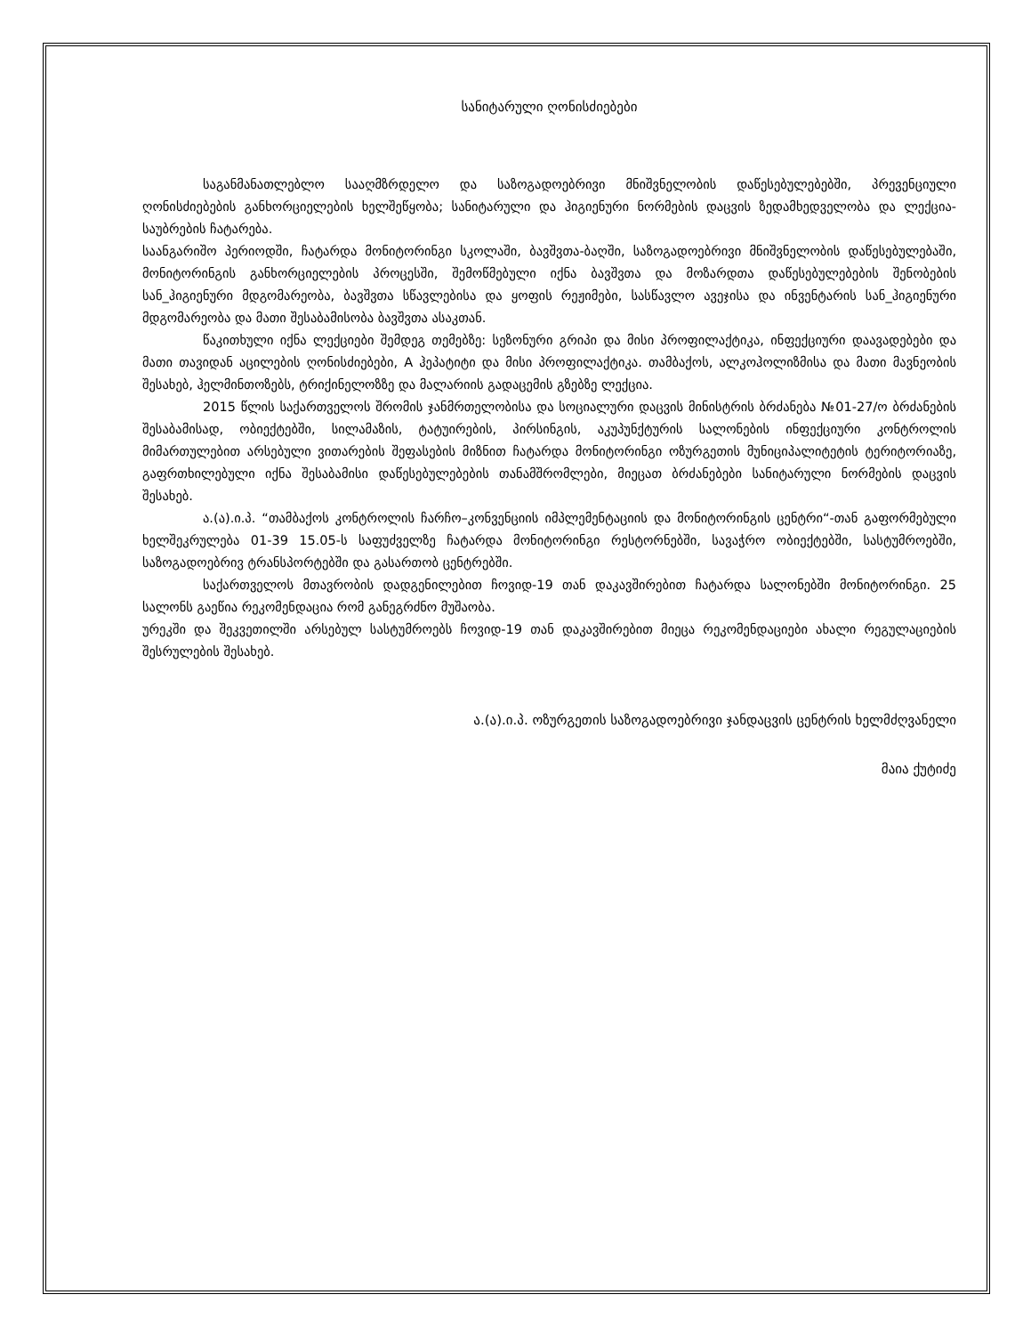სანიტარული ღონისძიებები
საგანმანათლებლო სააღმზრდელო და საზოგადოებრივი მნიშვნელობის დაწესებულებებში, პრევენციული ღონისძიებების განხორციელების ხელშეწყობა; სანიტარული და ჰიგიენური ნორმების დაცვის ზედამხედველობა და ლექცია-საუბრების ჩატარება.
საანგარიშო პერიოდში, ჩატარდა მონიტორინგი სკოლაში, ბავშვთა-ბაღში, საზოგადოებრივი მნიშვნელობის დაწესებულებაში, მონიტორინგის განხორციელების პროცესში, შემოწმებული იქნა ბავშვთა და მოზარდთა დაწესებულებების შენობების სან_ჰიგიენური მდგომარეობა, ბავშვთა სწავლებისა და ყოფის რეჟიმები, სასწავლო ავეჯისა და ინვენტარის სან_ჰიგიენური მდგომარეობა და მათი შესაბამისობა ბავშვთა ასაკთან.
წაკითხული იქნა ლექციები შემდეგ თემებზე: სეზონური გრიპი და მისი პროფილაქტიკა, ინფექციური დაავადებები და მათი თავიდან აცილების ღონისძიებები, A ჰეპატიტი და მისი პროფილაქტიკა. თამბაქოს, ალკოჰოლიზმისა და მათი მავნეობის შესახებ, ჰელმინთოზებს, ტრიქინელოზზე და მალარიის გადაცემის გზებზე ლექცია.
2015 წლის საქართველოს შრომის ჯანმრთელობისა და სოციალური დაცვის მინისტრის ბრძანება №01-27/ო ბრძანების შესაბამისად, ობიექტებში, სილამაზის, ტატუირების, პირსინგის, აკუპუნქტურის სალონების ინფექციური კონტროლის მიმართულებით არსებული ვითარების შეფასების მიზნით ჩატარდა მონიტორინგი ოზურგეთის მუნიციპალიტეტის ტერიტორიაზე, გაფრთხილებული იქნა შესაბამისი დაწესებულებების თანამშრომლები, მიეცათ ბრძანებები სანიტარული ნორმების დაცვის შესახებ.
ა.(ა).ი.პ. “თამბაქოს კონტროლის ჩარჩო–კონვენციის იმპლემენტაციის და მონიტორინგის ცენტრი“-თან გაფორმებული ხელშეკრულება 01-39 15.05-ს საფუძველზე ჩატარდა მონიტორინგი რესტორნებში, სავაჭრო ობიექტებში, სასტუმროებში, საზოგადოებრივ ტრანსპორტებში და გასართობ ცენტრებში.
საქართველოს მთავრობის დადგენილებით ჩოვიდ-19 თან დაკავშირებით ჩატარდა სალონებში მონიტორინგი. 25 სალონს გაეწია რეკომენდაცია რომ განეგრძნო მუშაობა.
ურეკში და შეკვეთილში არსებულ სასტუმროებს ჩოვიდ-19 თან დაკავშირებით მიეცა რეკომენდაციები ახალი რეგულაციების შესრულების შესახებ.
ა.(ა).ი.პ. ოზურგეთის საზოგადოებრივი ჯანდაცვის ცენტრის ხელმძღვანელი
მაია ქუტიძე